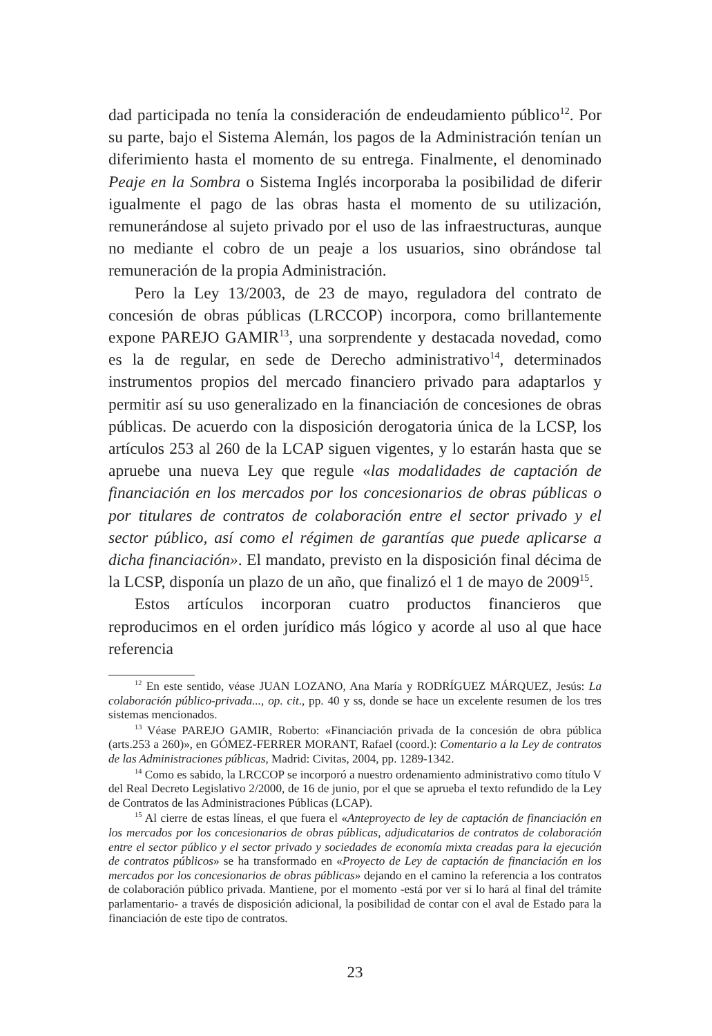dad participada no tenía la consideración de endeudamiento público<sup>12</sup>. Por su parte, bajo el Sistema Alemán, los pagos de la Administración tenían un diferimiento hasta el momento de su entrega. Finalmente, el denominado Peaje en la Sombra o Sistema Inglés incorporaba la posibilidad de diferir igualmente el pago de las obras hasta el momento de su utilización, remunerándose al sujeto privado por el uso de las infraestructuras, aunque no mediante el cobro de un peaje a los usuarios, sino obrándose tal remuneración de la propia Administración.
Pero la Ley 13/2003, de 23 de mayo, reguladora del contrato de concesión de obras públicas (LRCCOP) incorpora, como brillantemente expone PAREJO GAMIR<sup>13</sup>, una sorprendente y destacada novedad, como es la de regular, en sede de Derecho administrativo<sup>14</sup>, determinados instrumentos propios del mercado financiero privado para adaptarlos y permitir así su uso generalizado en la financiación de concesiones de obras públicas. De acuerdo con la disposición derogatoria única de la LCSP, los artículos 253 al 260 de la LCAP siguen vigentes, y lo estarán hasta que se apruebe una nueva Ley que regule «las modalidades de captación de financiación en los mercados por los concesionarios de obras públicas o por titulares de contratos de colaboración entre el sector privado y el sector público, así como el régimen de garantías que puede aplicarse a dicha financiación». El mandato, previsto en la disposición final décima de la LCSP, disponía un plazo de un año, que finalizó el 1 de mayo de 2009<sup>15</sup>.
Estos artículos incorporan cuatro productos financieros que reproducimos en el orden jurídico más lógico y acorde al uso al que hace referencia
<sup>12</sup> En este sentido, véase JUAN LOZANO, Ana María y RODRÍGUEZ MÁRQUEZ, Jesús: La colaboración público-privada..., op. cit., pp. 40 y ss, donde se hace un excelente resumen de los tres sistemas mencionados.
<sup>13</sup> Véase PAREJO GAMIR, Roberto: «Financiación privada de la concesión de obra pública (arts.253 a 260)», en GÓMEZ-FERRER MORANT, Rafael (coord.): Comentario a la Ley de contratos de las Administraciones públicas, Madrid: Civitas, 2004, pp. 1289-1342.
<sup>14</sup> Como es sabido, la LRCCOP se incorporó a nuestro ordenamiento administrativo como título V del Real Decreto Legislativo 2/2000, de 16 de junio, por el que se aprueba el texto refundido de la Ley de Contratos de las Administraciones Públicas (LCAP).
<sup>15</sup> Al cierre de estas líneas, el que fuera el «Anteproyecto de ley de captación de financiación en los mercados por los concesionarios de obras públicas, adjudicatarios de contratos de colaboración entre el sector público y el sector privado y sociedades de economía mixta creadas para la ejecución de contratos públicos» se ha transformado en «Proyecto de Ley de captación de financiación en los mercados por los concesionarios de obras públicas» dejando en el camino la referencia a los contratos de colaboración público privada. Mantiene, por el momento -está por ver si lo hará al final del trámite parlamentario- a través de disposición adicional, la posibilidad de contar con el aval de Estado para la financiación de este tipo de contratos.
23